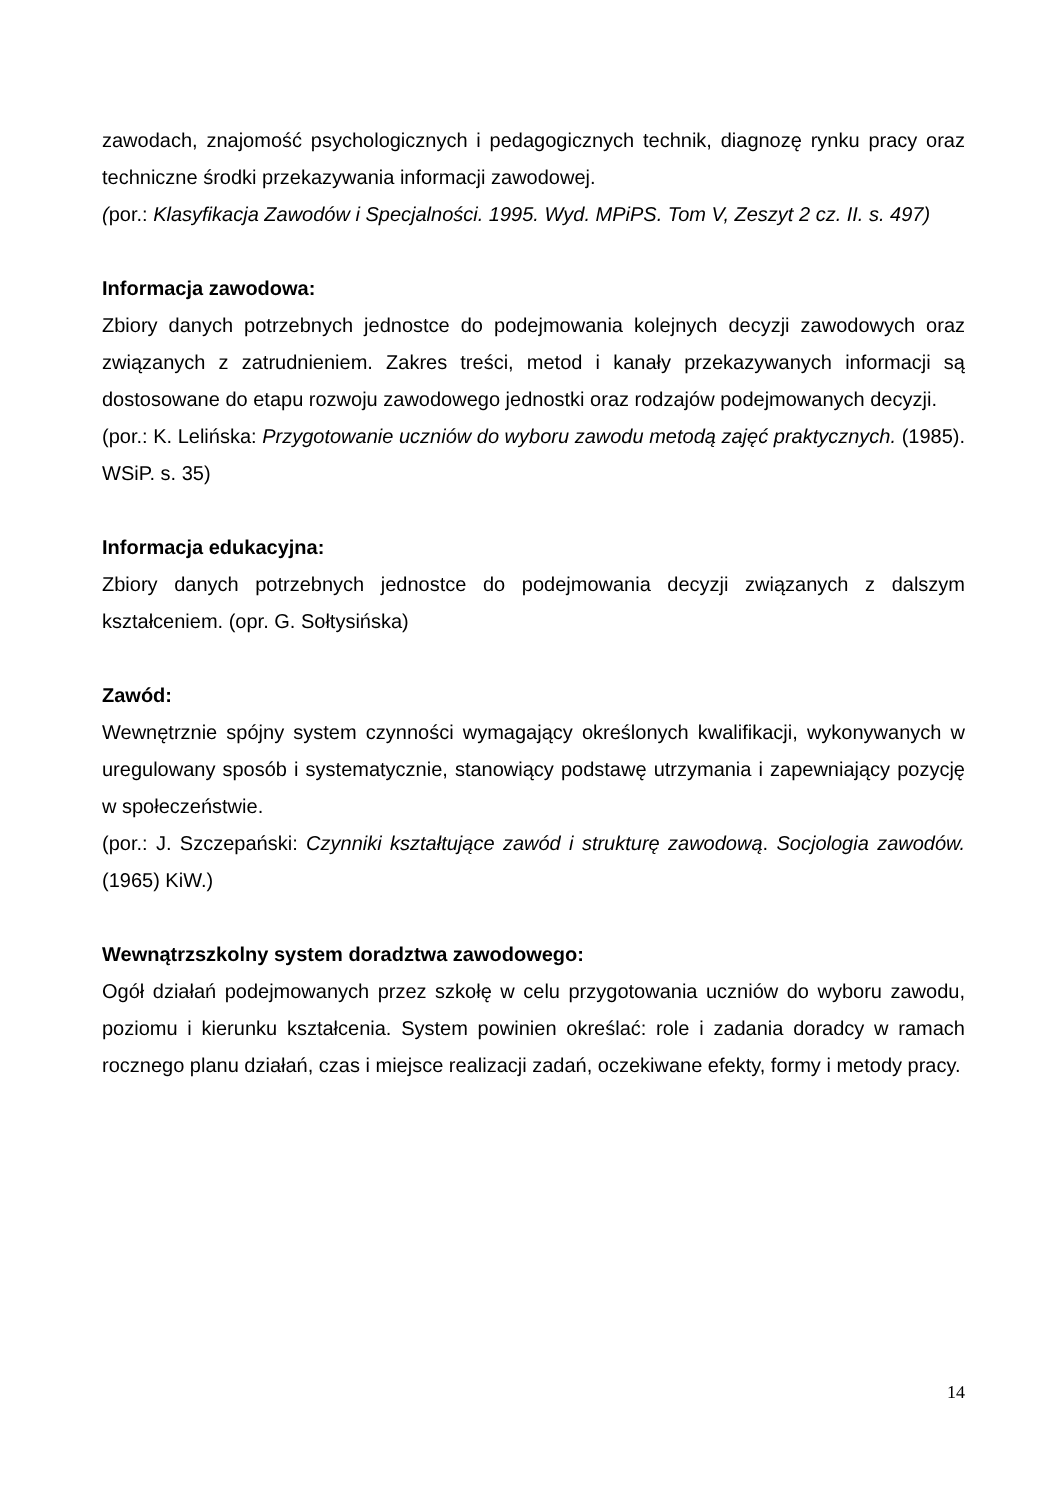zawodach, znajomość psychologicznych i pedagogicznych technik, diagnozę rynku pracy oraz techniczne środki przekazywania informacji zawodowej.
(por.: Klasyfikacja Zawodów i Specjalności. 1995. Wyd. MPiPS. Tom V, Zeszyt 2 cz. II. s. 497)
Informacja zawodowa:
Zbiory danych potrzebnych jednostce do podejmowania kolejnych decyzji zawodowych oraz związanych z zatrudnieniem. Zakres treści, metod i kanały przekazywanych informacji są dostosowane do etapu rozwoju zawodowego jednostki oraz rodzajów podejmowanych decyzji.
(por.: K. Lelińska: Przygotowanie uczniów do wyboru zawodu metodą zajęć praktycznych. (1985). WSiP. s. 35)
Informacja edukacyjna:
Zbiory danych potrzebnych jednostce do podejmowania decyzji związanych z dalszym kształceniem. (opr. G. Sołtysińska)
Zawód:
Wewnętrznie spójny system czynności wymagający określonych kwalifikacji, wykonywanych w uregulowany sposób i systematycznie, stanowiący podstawę utrzymania i zapewniający pozycję w społeczeństwie.
(por.: J. Szczepański: Czynniki kształtujące zawód i strukturę zawodową. Socjologia zawodów. (1965) KiW.)
Wewnątrzszkolny system doradztwa zawodowego:
Ogół działań podejmowanych przez szkołę w celu przygotowania uczniów do wyboru zawodu, poziomu i kierunku kształcenia. System powinien określać: role i zadania doradcy w ramach rocznego planu działań, czas i miejsce realizacji zadań, oczekiwane efekty, formy i metody pracy.
14